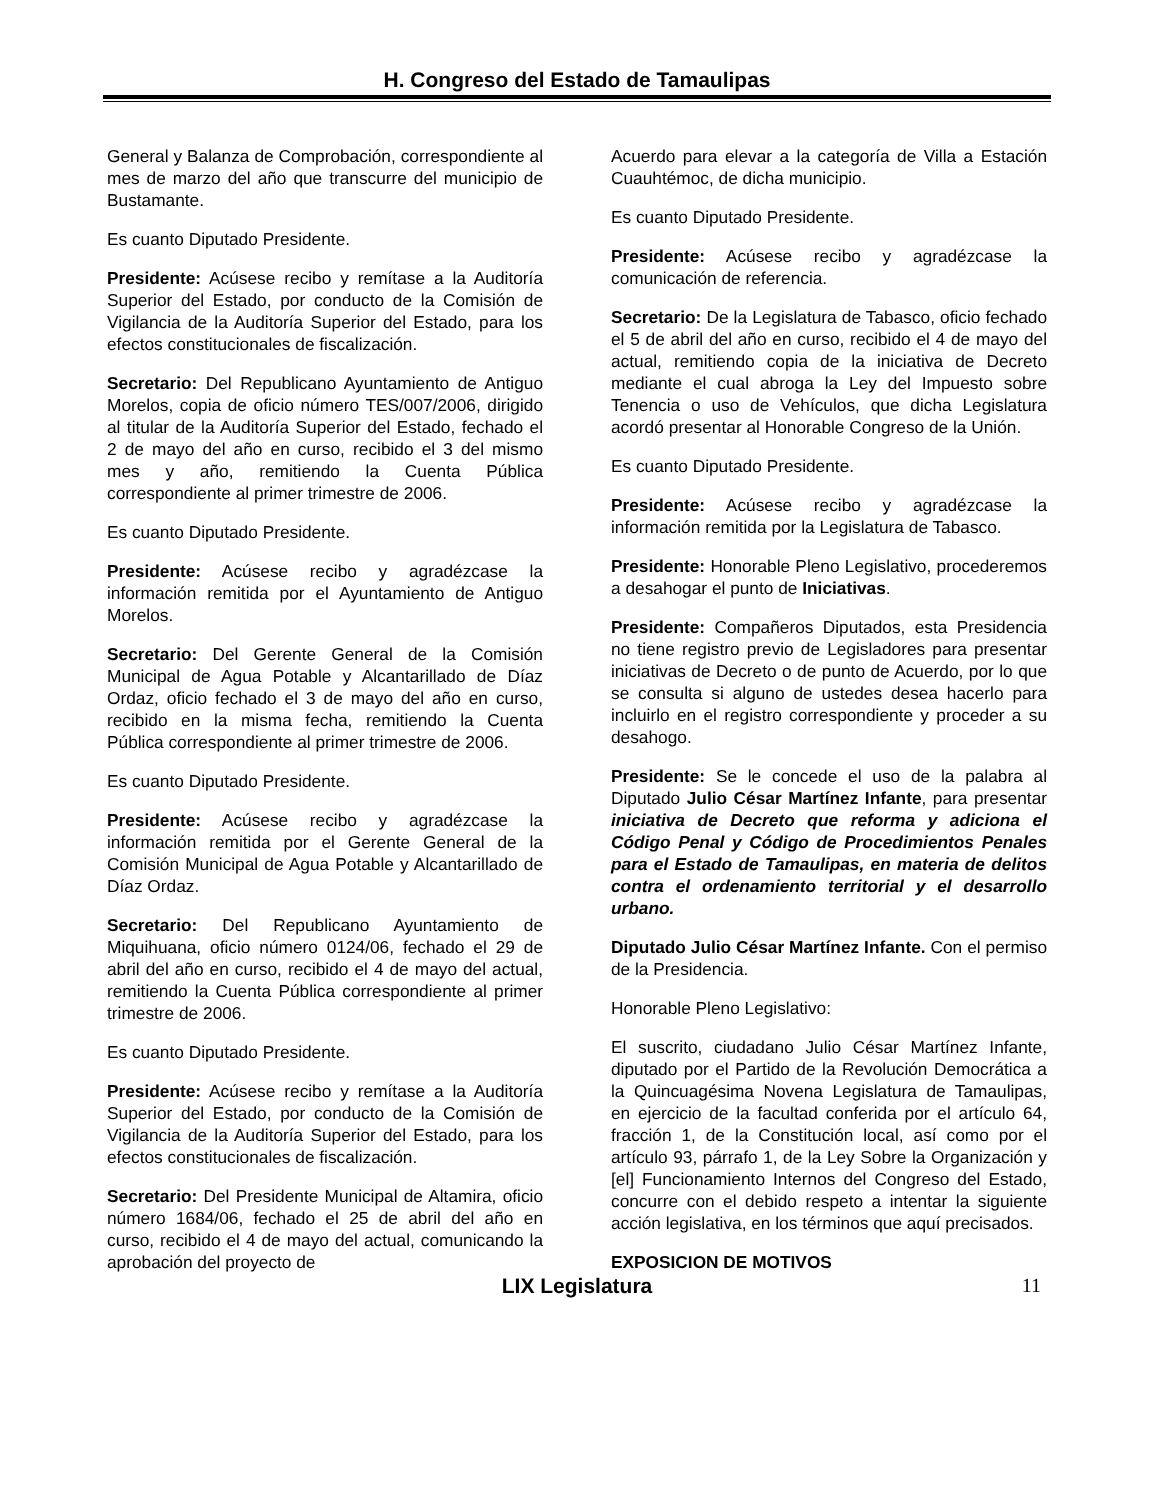H. Congreso del Estado de Tamaulipas
General y Balanza de Comprobación, correspondiente al mes de marzo del año que transcurre del municipio de Bustamante.
Es cuanto Diputado Presidente.
Presidente: Acúsese recibo y remítase a la Auditoría Superior del Estado, por conducto de la Comisión de Vigilancia de la Auditoría Superior del Estado, para los efectos constitucionales de fiscalización.
Secretario: Del Republicano Ayuntamiento de Antiguo Morelos, copia de oficio número TES/007/2006, dirigido al titular de la Auditoría Superior del Estado, fechado el 2 de mayo del año en curso, recibido el 3 del mismo mes y año, remitiendo la Cuenta Pública correspondiente al primer trimestre de 2006.
Es cuanto Diputado Presidente.
Presidente: Acúsese recibo y agradézcase la información remitida por el Ayuntamiento de Antiguo Morelos.
Secretario: Del Gerente General de la Comisión Municipal de Agua Potable y Alcantarillado de Díaz Ordaz, oficio fechado el 3 de mayo del año en curso, recibido en la misma fecha, remitiendo la Cuenta Pública correspondiente al primer trimestre de 2006.
Es cuanto Diputado Presidente.
Presidente: Acúsese recibo y agradézcase la información remitida por el Gerente General de la Comisión Municipal de Agua Potable y Alcantarillado de Díaz Ordaz.
Secretario: Del Republicano Ayuntamiento de Miquihuana, oficio número 0124/06, fechado el 29 de abril del año en curso, recibido el 4 de mayo del actual, remitiendo la Cuenta Pública correspondiente al primer trimestre de 2006.
Es cuanto Diputado Presidente.
Presidente: Acúsese recibo y remítase a la Auditoría Superior del Estado, por conducto de la Comisión de Vigilancia de la Auditoría Superior del Estado, para los efectos constitucionales de fiscalización.
Secretario: Del Presidente Municipal de Altamira, oficio número 1684/06, fechado el 25 de abril del año en curso, recibido el 4 de mayo del actual, comunicando la aprobación del proyecto de
Acuerdo para elevar a la categoría de Villa a Estación Cuauhtémoc, de dicha municipio.
Es cuanto Diputado Presidente.
Presidente: Acúsese recibo y agradézcase la comunicación de referencia.
Secretario: De la Legislatura de Tabasco, oficio fechado el 5 de abril del año en curso, recibido el 4 de mayo del actual, remitiendo copia de la iniciativa de Decreto mediante el cual abroga la Ley del Impuesto sobre Tenencia o uso de Vehículos, que dicha Legislatura acordó presentar al Honorable Congreso de la Unión.
Es cuanto Diputado Presidente.
Presidente: Acúsese recibo y agradézcase la información remitida por la Legislatura de Tabasco.
Presidente: Honorable Pleno Legislativo, procederemos a desahogar el punto de Iniciativas.
Presidente: Compañeros Diputados, esta Presidencia no tiene registro previo de Legisladores para presentar iniciativas de Decreto o de punto de Acuerdo, por lo que se consulta si alguno de ustedes desea hacerlo para incluirlo en el registro correspondiente y proceder a su desahogo.
Presidente: Se le concede el uso de la palabra al Diputado Julio César Martínez Infante, para presentar iniciativa de Decreto que reforma y adiciona el Código Penal y Código de Procedimientos Penales para el Estado de Tamaulipas, en materia de delitos contra el ordenamiento territorial y el desarrollo urbano.
Diputado Julio César Martínez Infante. Con el permiso de la Presidencia.
Honorable Pleno Legislativo:
El suscrito, ciudadano Julio César Martínez Infante, diputado por el Partido de la Revolución Democrática a la Quincuagésima Novena Legislatura de Tamaulipas, en ejercicio de la facultad conferida por el artículo 64, fracción 1, de la Constitución local, así como por el artículo 93, párrafo 1, de la Ley Sobre la Organización y [el] Funcionamiento Internos del Congreso del Estado, concurre con el debido respeto a intentar la siguiente acción legislativa, en los términos que aquí precisados.
EXPOSICION DE MOTIVOS
LIX Legislatura
11